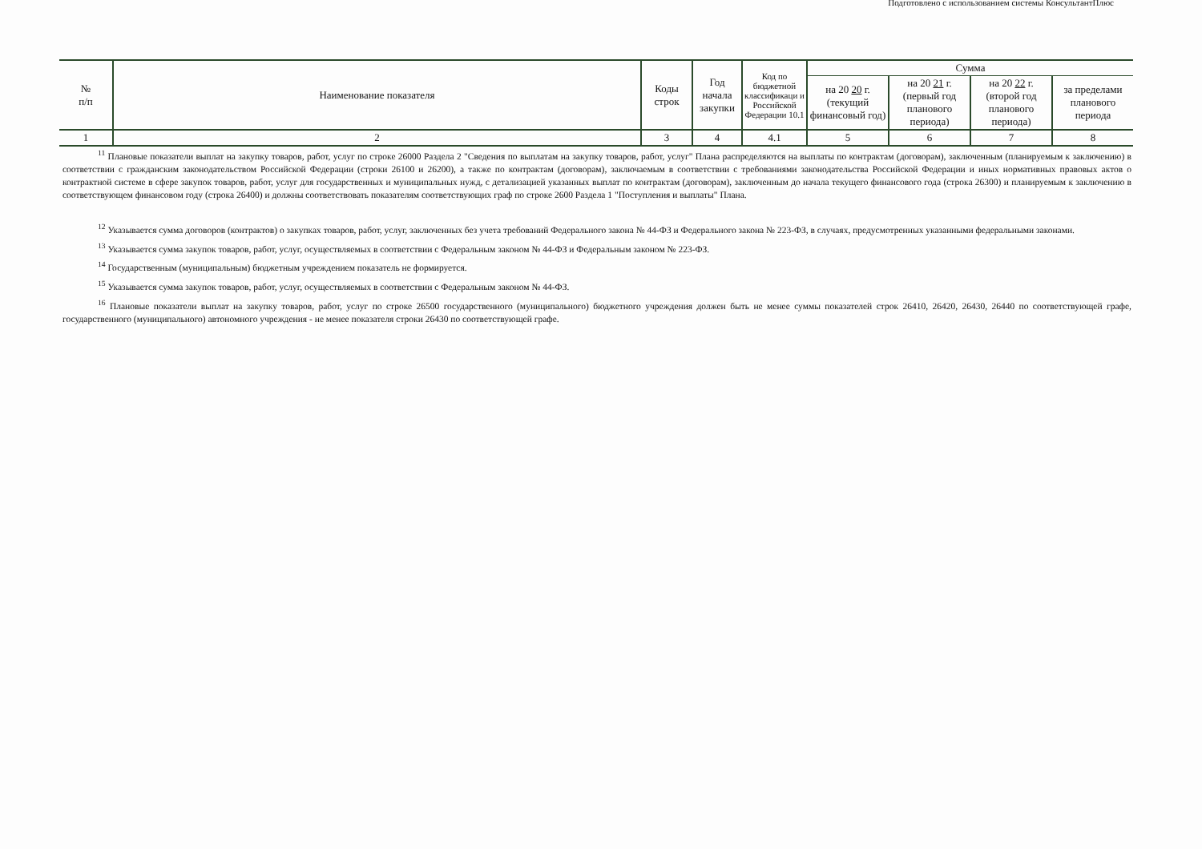Подготовлено с использованием системы КонсультантПлюс
| № п/п | Наименование показателя | Коды строк | Год начала закупки | Код по бюджетной классификаци и Российской Федерации 10.1 | Сумма | | | |
| --- | --- | --- | --- | --- | --- | --- | --- | --- |
| | | | | | на 20 20 г. (текущий финансовый год) | на 20 21 г. (первый год планового периода) | на 20 22 г. (второй год планового периода) | за пределами планового периода |
| 1 | 2 | 3 | 4 | 4.1 | 5 | 6 | 7 | 8 |
<sup>11</sup> Плановые показатели выплат на закупку товаров, работ, услуг по строке 26000 Раздела 2 "Сведения по выплатам на закупку товаров, работ, услуг" Плана распределяются на выплаты по контрактам (договорам), заключенным (планируемым к заключению) в соответствии с гражданским законодательством Российской Федерации (строки 26100 и 26200), а также по контрактам (договорам), заключаемым в соответствии с требованиями законодательства Российской Федерации и иных нормативных правовых актов о контрактной системе в сфере закупок товаров, работ, услуг для государственных и муниципальных нужд, с детализацией указанных выплат по контрактам (договорам), заключенным до начала текущего финансового года (строка 26300) и планируемым к заключению в соответствующем финансовом году (строка 26400) и должны соответствовать показателям соответствующих граф по строке 2600 Раздела 1 "Поступления и выплаты" Плана.
<sup>12</sup> Указывается сумма договоров (контрактов) о закупках товаров, работ, услуг, заключенных без учета требований Федерального закона № 44-ФЗ и Федерального закона № 223-ФЗ, в случаях, предусмотренных указанными федеральными законами.
<sup>13</sup> Указывается сумма закупок товаров, работ, услуг, осуществляемых в соответствии с Федеральным законом № 44-ФЗ и Федеральным законом № 223-ФЗ.
<sup>14</sup> Государственным (муниципальным) бюджетным учреждением показатель не формируется.
<sup>15</sup> Указывается сумма закупок товаров, работ, услуг, осуществляемых в соответствии с Федеральным законом № 44-ФЗ.
<sup>16</sup> Плановые показатели выплат на закупку товаров, работ, услуг по строке 26500 государственного (муниципального) бюджетного учреждения должен быть не менее суммы показателей строк 26410, 26420, 26430, 26440 по соответствующей графе, государственного (муниципального) автономного учреждения - не менее показателя строки 26430 по соответствующей графе.